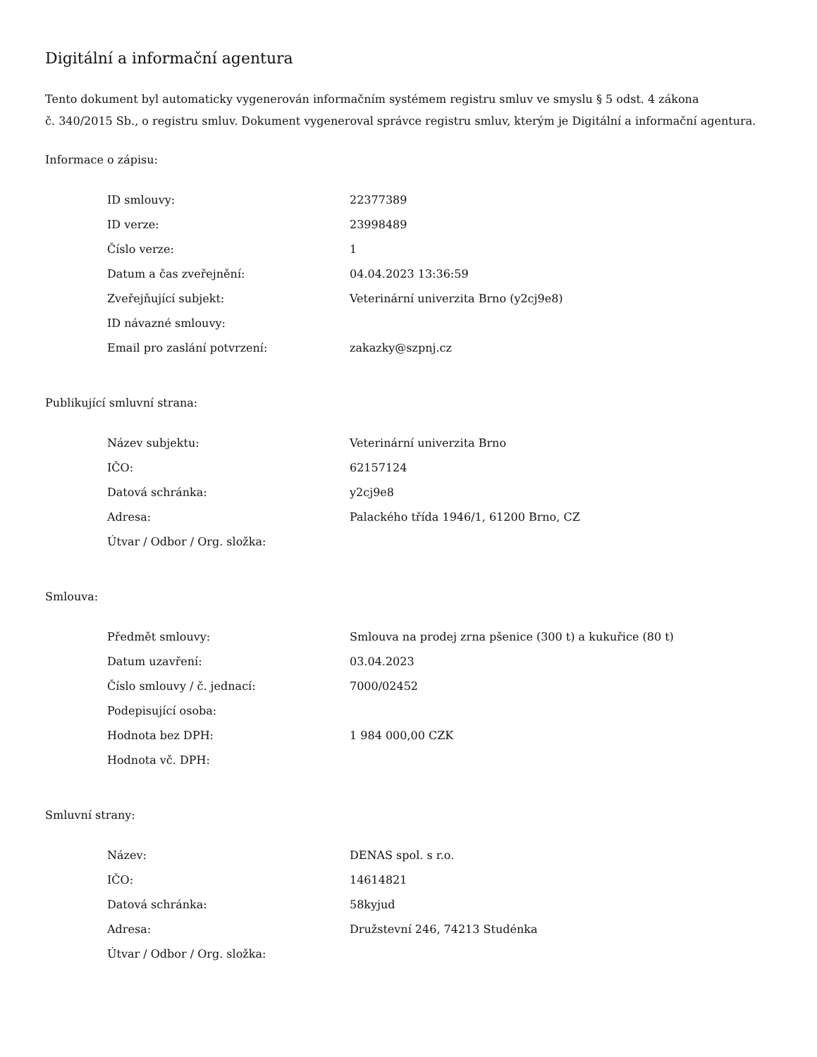Digitální a informační agentura
Tento dokument byl automaticky vygenerován informačním systémem registru smluv ve smyslu § 5 odst. 4 zákona
č. 340/2015 Sb., o registru smluv. Dokument vygeneroval správce registru smluv, kterým je Digitální a informační agentura.
Informace o zápisu:
| ID smlouvy: | 22377389 |
| ID verze: | 23998489 |
| Číslo verze: | 1 |
| Datum a čas zveřejnění: | 04.04.2023 13:36:59 |
| Zveřejňující subjekt: | Veterinární univerzita Brno (y2cj9e8) |
| ID návazné smlouvy: | |
| Email pro zaslání potvrzení: | zakazky@szpnj.cz |
Publikující smluvní strana:
| Název subjektu: | Veterinární univerzita Brno |
| IČO: | 62157124 |
| Datová schránka: | y2cj9e8 |
| Adresa: | Palackého třída 1946/1, 61200 Brno, CZ |
| Útvar / Odbor / Org. složka: | |
Smlouva:
| Předmět smlouvy: | Smlouva na prodej zrna pšenice (300 t) a kukuřice (80 t) |
| Datum uzavření: | 03.04.2023 |
| Číslo smlouvy / č. jednací: | 7000/02452 |
| Podepisující osoba: | |
| Hodnota bez DPH: | 1 984 000,00 CZK |
| Hodnota vč. DPH: | |
Smluvní strany:
| Název: | DENAS spol. s r.o. |
| IČO: | 14614821 |
| Datová schránka: | 58kyjud |
| Adresa: | Družstevní 246, 74213 Studénka |
| Útvar / Odbor / Org. složka: | |